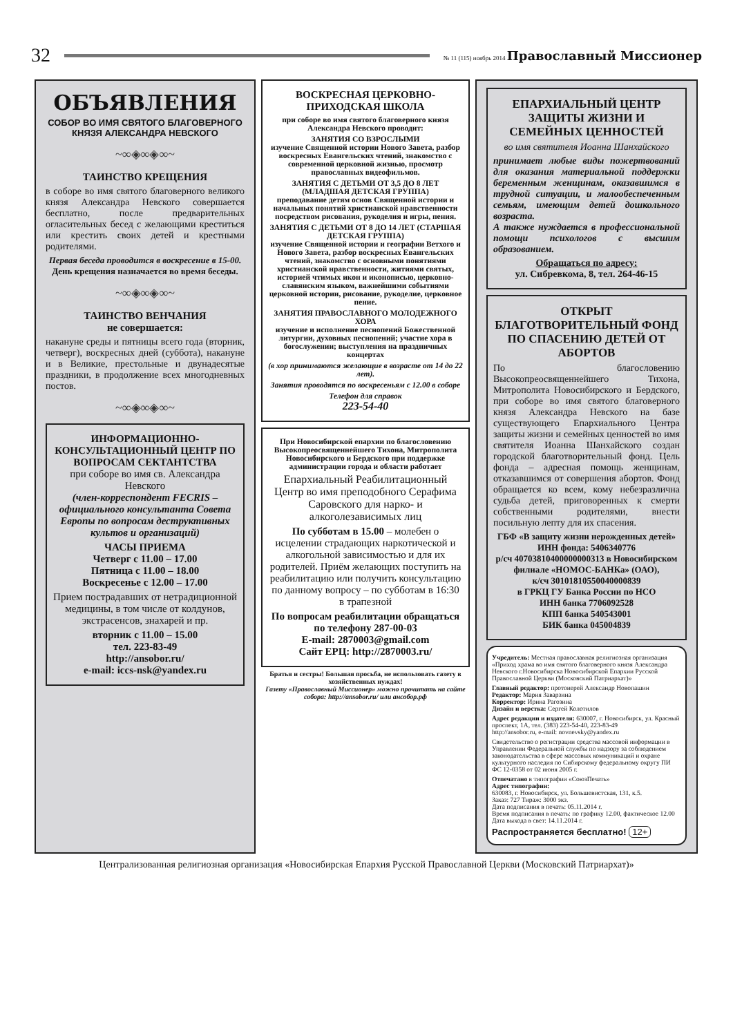32
№ 11 (115) ноябрь 2014 Православный Миссионер
ОБЪЯВЛЕНИЯ
СОБОР ВО ИМЯ СВЯТОГО БЛАГОВЕРНОГО КНЯЗЯ АЛЕКСАНДРА НЕВСКОГО
~∞◈∞◈∞~
ТАИНСТВО КРЕЩЕНИЯ
в соборе во имя святого благоверного великого князя Александра Невского совершается бесплатно, после предварительных огласительных бесед с желающими креститься или крестить своих детей и крестными родителями.
Первая беседа проводится в воскресение в 15-00.
День крещения назначается во время беседы.
~∞◈∞◈∞~
ТАИНСТВО ВЕНЧАНИЯ
не совершается:
накануне среды и пятницы всего года (вторник, четверг), воскресных дней (суббота), накануне и в Великие, престольные и двунадесятые праздники, в продолжение всех многодневных постов.
~∞◈∞◈∞~
ИНФОРМАЦИОННО-КОНСУЛЬТАЦИОННЫЙ ЦЕНТР ПО ВОПРОСАМ СЕКТАНТСТВА
при соборе во имя св. Александра Невского
(член-корреспондент FECRIS – официального консультанта Совета Европы по вопросам деструктивных культов и организаций)
ЧАСЫ ПРИЕМА
Четверг с 11.00 – 17.00
Пятница с 11.00 – 18.00
Воскресенье с 12.00 – 17.00
Прием пострадавших от нетрадиционной медицины, в том числе от колдунов, экстрасенсов, знахарей и пр.
вторник с 11.00 – 15.00
тел. 223-83-49
http://ansobor.ru/
e-mail: iccs-nsk@yandex.ru
ВОСКРЕСНАЯ ЦЕРКОВНО-ПРИХОДСКАЯ ШКОЛА
при соборе во имя святого благоверного князя Александра Невского проводит:
ЗАНЯТИЯ СО ВЗРОСЛЫМИ
изучение Священной истории Нового Завета, разбор воскресных Евангельских чтений, знакомство с современной церковной жизнью, просмотр православных видеофильмов.
ЗАНЯТИЯ С ДЕТЬМИ ОТ 3,5 ДО 8 ЛЕТ (МЛАДШАЯ ДЕТСКАЯ ГРУППА)
преподавание детям основ Священной истории и начальных понятий христианской нравственности посредством рисования, рукоделия и игры, пения.
ЗАНЯТИЯ С ДЕТЬМИ ОТ 8 ДО 14 ЛЕТ (СТАРШАЯ ДЕТСКАЯ ГРУППА)
изучение Священной истории и географии Ветхого и Нового Завета, разбор воскресных Евангельских чтений, знакомство с основными понятиями христианской нравственности, житиями святых, историей чтимых икон и иконописью, церковно-славянским языком, важнейшими событиями церковной истории, рисование, рукоделие, церковное пение.
ЗАНЯТИЯ ПРАВОСЛАВНОГО МОЛОДЕЖНОГО ХОРА
изучение и исполнение песнопений Божественной литургии, духовных песнопений; участие хора в богослужении; выступления на праздничных концертах
(в хор принимаются желающие в возрасте от 14 до 22 лет).
Занятия проводятся по воскресеньям с 12.00 в соборе
Телефон для справок
223-54-40
При Новосибирской епархии по благословению Высокопреосвященнейшего Тихона, Митрополита Новосибирского и Бердского при поддержке администрации города и области работает
Епархиальный Реабилитационный Центр во имя преподобного Серафима Саровского для нарко- и алкоголезависимых лиц
По субботам в 15.00 – молебен о исцелении страдающих наркотической и алкогольной зависимостью и для их родителей. Приём желающих поступить на реабилитацию или получить консультацию по данному вопросу – по субботам в 16:30 в трапезной
По вопросам реабилитации обращаться по телефону 287-00-03
E-mail: 2870003@gmail.com
Сайт ЕРЦ: http://2870003.ru/
Братья и сестры! Большая просьба, не использовать газету в хозяйственных нуждах!
Газету «Православный Миссионер» можно прочитать на сайте собора: http://ansobor.ru/ или ансобор.рф
ЕПАРХИАЛЬНЫЙ ЦЕНТР ЗАЩИТЫ ЖИЗНИ И СЕМЕЙНЫХ ЦЕННОСТЕЙ
во имя святителя Иоанна Шанхайского
принимает любые виды пожертвований для оказания материальной поддержки беременным женщинам, оказавшимся в трудной ситуации, и малообеспеченным семьям, имеющим детей дошкольного возраста.
А также нуждается в профессиональной помощи психологов с высшим образованием.
Обращаться по адресу:
ул. Сибревкома, 8, тел. 264-46-15
ОТКРЫТ БЛАГОТВОРИТЕЛЬНЫЙ ФОНД ПО СПАСЕНИЮ ДЕТЕЙ ОТ АБОРТОВ
По благословению Высокопреосвященнейшего Тихона, Митрополита Новосибирского и Бердского, при соборе во имя святого благоверного князя Александра Невского на базе существующего Епархиального Центра защиты жизни и семейных ценностей во имя святителя Иоанна Шанхайского создан городской благотворительный фонд. Цель фонда – адресная помощь женщинам, отказавшимся от совершения абортов. Фонд обращается ко всем, кому небезразлична судьба детей, приговоренных к смерти собственными родителями, внести посильную лепту для их спасения.
ГБФ «В защиту жизни нерожденных детей»
ИНН фонда: 5406340776
р/сч 40703810400000000313 в Новосибирском филиале «НОМОС-БАНКа» (ОАО),
к/сч 30101810550040000839
в ГРКЦ ГУ Банка России по НСО
ИНН банка 7706092528
КПП банка 540543001
БИК банка 045004839
Учредитель: Местная православная религиозная организация «Приход храма во имя святого благоверного князя Александра Невского г.Новосибирска Новосибирской Епархии Русской Православной Церкви (Московский Патриархат)»
Главный редактор: протоиерей Александр Новопашин
Редактор: Мария Заварзина
Корректор: Ирина Рагозина
Дизайн и верстка: Сергей Колотилов
Адрес редакции и издателя: 630007, г. Новосибирск, ул. Красный проспект, 1А, тел. (383) 223-54-40, 223-83-49
http://ansobor.ru, e-mail: novnevsky@yandex.ru
Свидетельство о регистрации средства массовой информации в Управлении Федеральной службы по надзору за соблюдением законодательства в сфере массовых коммуникаций и охране культурного наследия по Сибирскому федеральному округу ПИ ФС 12-0358 от 02 июня 2005 г.
Отпечатано в типографии «СоюзПечать»
Адрес типографии:
630083, г. Новосибирск, ул. Большевистская, 131, к.5.
Заказ: 727 Тираж: 3000 экз.
Дата подписания в печать: 05.11.2014 г.
Время подписания в печать: по графику 12.00, фактическое 12.00
Дата выхода в свет: 14.11.2014 г.
Распространяется бесплатно! 12+
Централизованная религиозная организация «Новосибирская Епархия Русской Православной Церкви (Московский Патриархат)»